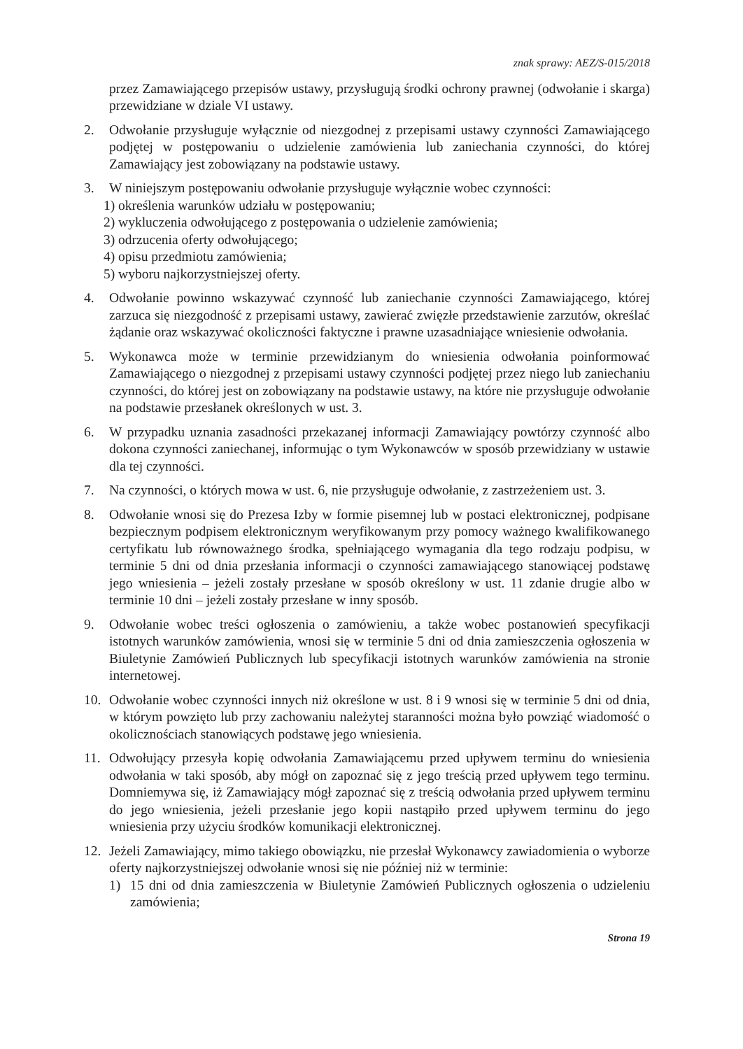znak sprawy: AEZ/S-015/2018
przez Zamawiającego przepisów ustawy, przysługują środki ochrony prawnej (odwołanie i skarga) przewidziane w dziale VI ustawy.
2. Odwołanie przysługuje wyłącznie od niezgodnej z przepisami ustawy czynności Zamawiającego podjętej w postępowaniu o udzielenie zamówienia lub zaniechania czynności, do której Zamawiający jest zobowiązany na podstawie ustawy.
3. W niniejszym postępowaniu odwołanie przysługuje wyłącznie wobec czynności:
1) określenia warunków udziału w postępowaniu;
2) wykluczenia odwołującego z postępowania o udzielenie zamówienia;
3) odrzucenia oferty odwołującego;
4) opisu przedmiotu zamówienia;
5) wyboru najkorzystniejszej oferty.
4. Odwołanie powinno wskazywać czynność lub zaniechanie czynności Zamawiającego, której zarzuca się niezgodność z przepisami ustawy, zawierać zwięzłe przedstawienie zarzutów, określać żądanie oraz wskazywać okoliczności faktyczne i prawne uzasadniające wniesienie odwołania.
5. Wykonawca może w terminie przewidzianym do wniesienia odwołania poinformować Zamawiającego o niezgodnej z przepisami ustawy czynności podjętej przez niego lub zaniechaniu czynności, do której jest on zobowiązany na podstawie ustawy, na które nie przysługuje odwołanie na podstawie przesłanek określonych w ust. 3.
6. W przypadku uznania zasadności przekazanej informacji Zamawiający powtórzy czynność albo dokona czynności zaniechanej, informując o tym Wykonawców w sposób przewidziany w ustawie dla tej czynności.
7. Na czynności, o których mowa w ust. 6, nie przysługuje odwołanie, z zastrzeżeniem ust. 3.
8. Odwołanie wnosi się do Prezesa Izby w formie pisemnej lub w postaci elektronicznej, podpisane bezpiecznym podpisem elektronicznym weryfikowanym przy pomocy ważnego kwalifikowanego certyfikatu lub równoważnego środka, spełniającego wymagania dla tego rodzaju podpisu, w terminie 5 dni od dnia przesłania informacji o czynności zamawiającego stanowiącej podstawę jego wniesienia – jeżeli zostały przesłane w sposób określony w ust. 11 zdanie drugie albo w terminie 10 dni – jeżeli zostały przesłane w inny sposób.
9. Odwołanie wobec treści ogłoszenia o zamówieniu, a także wobec postanowień specyfikacji istotnych warunków zamówienia, wnosi się w terminie 5 dni od dnia zamieszczenia ogłoszenia w Biuletynie Zamówień Publicznych lub specyfikacji istotnych warunków zamówienia na stronie internetowej.
10. Odwołanie wobec czynności innych niż określone w ust. 8 i 9 wnosi się w terminie 5 dni od dnia, w którym powzięto lub przy zachowaniu należytej staranności można było powziąć wiadomość o okolicznościach stanowiących podstawę jego wniesienia.
11. Odwołujący przesyła kopię odwołania Zamawiającemu przed upływem terminu do wniesienia odwołania w taki sposób, aby mógł on zapoznać się z jego treścią przed upływem tego terminu. Domniemywa się, iż Zamawiający mógł zapoznać się z treścią odwołania przed upływem terminu do jego wniesienia, jeżeli przesłanie jego kopii nastąpiło przed upływem terminu do jego wniesienia przy użyciu środków komunikacji elektronicznej.
12. Jeżeli Zamawiający, mimo takiego obowiązku, nie przesłał Wykonawcy zawiadomienia o wyborze oferty najkorzystniejszej odwołanie wnosi się nie później niż w terminie:
1) 15 dni od dnia zamieszczenia w Biuletynie Zamówień Publicznych ogłoszenia o udzieleniu zamówienia;
Strona 19